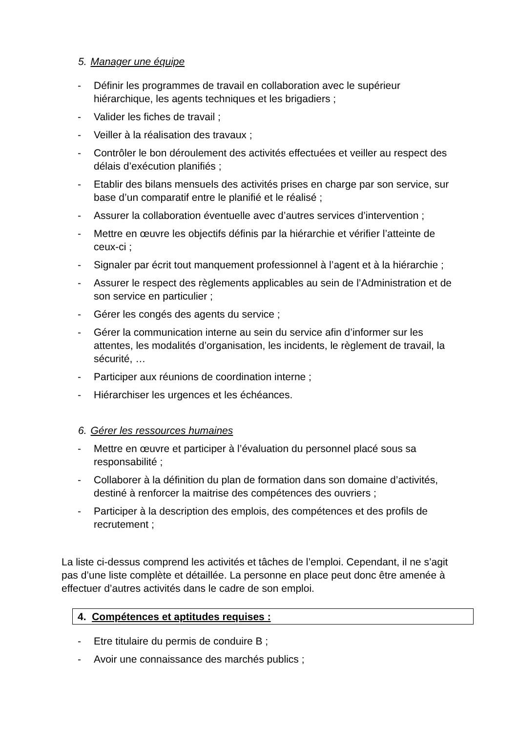5. Manager une équipe
- Définir les programmes de travail en collaboration avec le supérieur hiérarchique, les agents techniques et les brigadiers ;
- Valider les fiches de travail ;
- Veiller à la réalisation des travaux ;
- Contrôler le bon déroulement des activités effectuées et veiller au respect des délais d’exécution planifiés ;
- Etablir des bilans mensuels des activités prises en charge par son service, sur base d’un comparatif entre le planifié et le réalisé ;
- Assurer la collaboration éventuelle avec d’autres services d’intervention ;
- Mettre en œuvre les objectifs définis par la hiérarchie et vérifier l’atteinte de ceux-ci ;
- Signaler par écrit tout manquement professionnel à l’agent et à la hiérarchie ;
- Assurer le respect des règlements applicables au sein de l’Administration et de son service en particulier ;
- Gérer les congés des agents du service ;
- Gérer la communication interne au sein du service afin d’informer sur les attentes, les modalités d’organisation, les incidents, le règlement de travail, la sécurité, …
- Participer aux réunions de coordination interne ;
- Hiérarchiser les urgences et les échéances.
6. Gérer les ressources humaines
- Mettre en œuvre et participer à l’évaluation du personnel placé sous sa responsabilité ;
- Collaborer à la définition du plan de formation dans son domaine d’activités, destiné à renforcer la maitrise des compétences des ouvriers ;
- Participer à la description des emplois, des compétences et des profils de recrutement ;
La liste ci-dessus comprend les activités et tâches de l’emploi. Cependant, il ne s’agit pas d’une liste complète et détaillée. La personne en place peut donc être amenée à effectuer d’autres activités dans le cadre de son emploi.
4. Compétences et aptitudes requises :
- Etre titulaire du permis de conduire B ;
- Avoir une connaissance des marchés publics ;